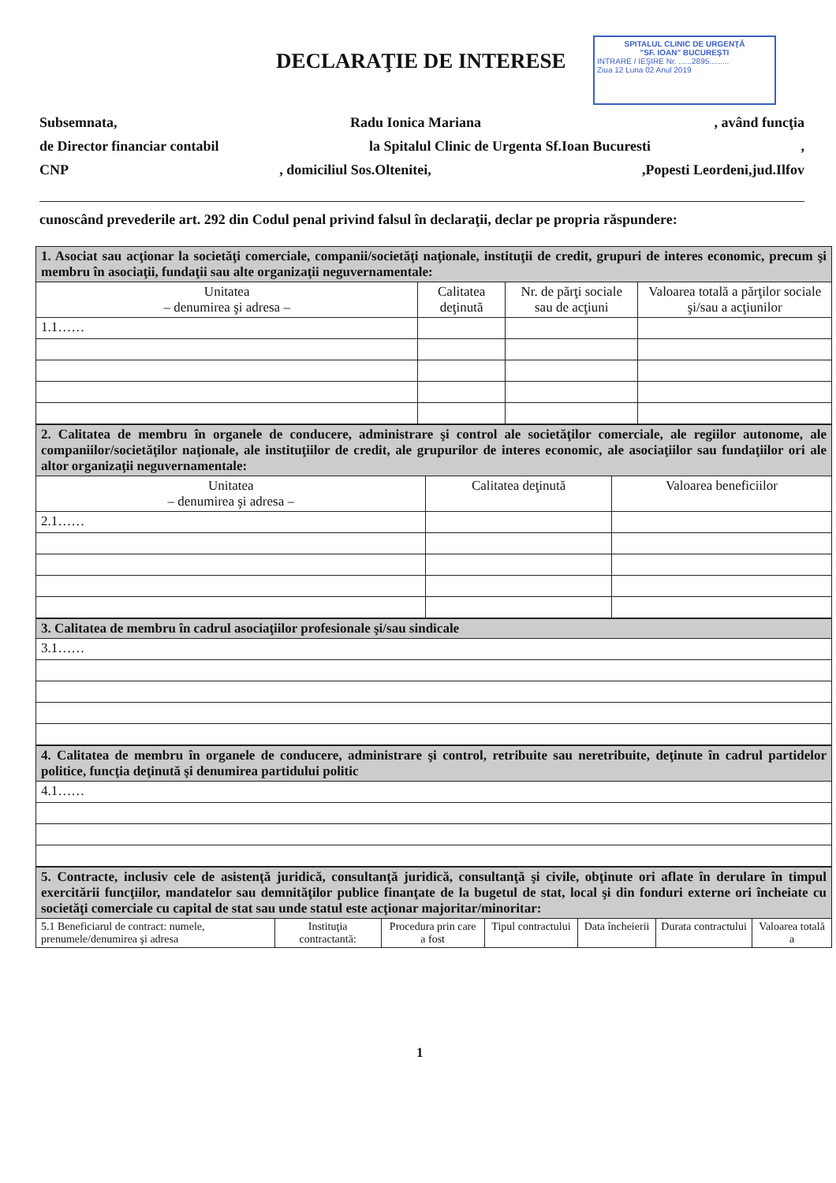DECLARAŢIE DE INTERESE
SPITALUL CLINIC DE URGENŢĂ
"SF. IOAN" BUCUREŞTI
INTRARE / IEŞIRE Nr. ......2895.........
Ziua 12 Luna 02 Anul 2019
Subsemnata, Radu Ionica Mariana, având funcţia
de Director financiar contabil la Spitalul Clinic de Urgenta Sf.Ioan Bucuresti,
CNP, domiciliul Sos.Oltenitei,,Popesti Leordeni,jud.Ilfov
cunoscând prevederile art. 292 din Codul penal privind falsul în declaraţii, declar pe propria răspundere:
| 1. Asociat sau acţionar la societăţi comerciale, companii/societăţi naţionale, instituţii de credit, grupuri de interes economic, precum şi membru în asociaţii, fundaţii sau alte organizaţii neguvernamentale: | | | |
| Unitatea – denumirea şi adresa – | Calitatea deţinută | Nr. de părţi sociale sau de acţiuni | Valoarea totală a părţilor sociale şi/sau a acţiunilor |
| 1.1…… | | | |
| 2. Calitatea de membru în organele de conducere, administrare şi control ale societăţilor comerciale, ale regiilor autonome, ale companiilor/societăţilor naţionale, ale instituţiilor de credit, ale grupurilor de interes economic, ale asociaţiilor sau fundaţiilor ori ale altor organizaţii neguvernamentale: | | |
| Unitatea – denumirea şi adresa – | Calitatea deţinută | Valoarea beneficiilor |
| 2.1…… | | |
| 3. Calitatea de membru în cadrul asociaţiilor profesionale şi/sau sindicale |
| 3.1…… |
| 4. Calitatea de membru în organele de conducere, administrare şi control, retribuite sau neretribuite, deţinute în cadrul partidelor politice, funcţia deţinută şi denumirea partidului politic |
| 4.1…… |
| 5. Contracte, inclusiv cele de asistenţă juridică, consultanţă juridică, consultanţă şi civile, obţinute ori aflate în derulare în timpul exercitării funcţiilor, mandatelor sau demnităţilor publice finanţate de la bugetul de stat, local şi din fonduri externe ori încheiate cu societăţi comerciale cu capital de stat sau unde statul este acţionar majoritar/minoritar: | | | | | | |
| 5.1 Beneficiarul de contract: numele, prenumele/denumirea şi adresa | Instituţia contractantă: | Procedura prin care a fost | Tipul contractului | Data încheierii | Durata contractului | Valoarea totală a |
1